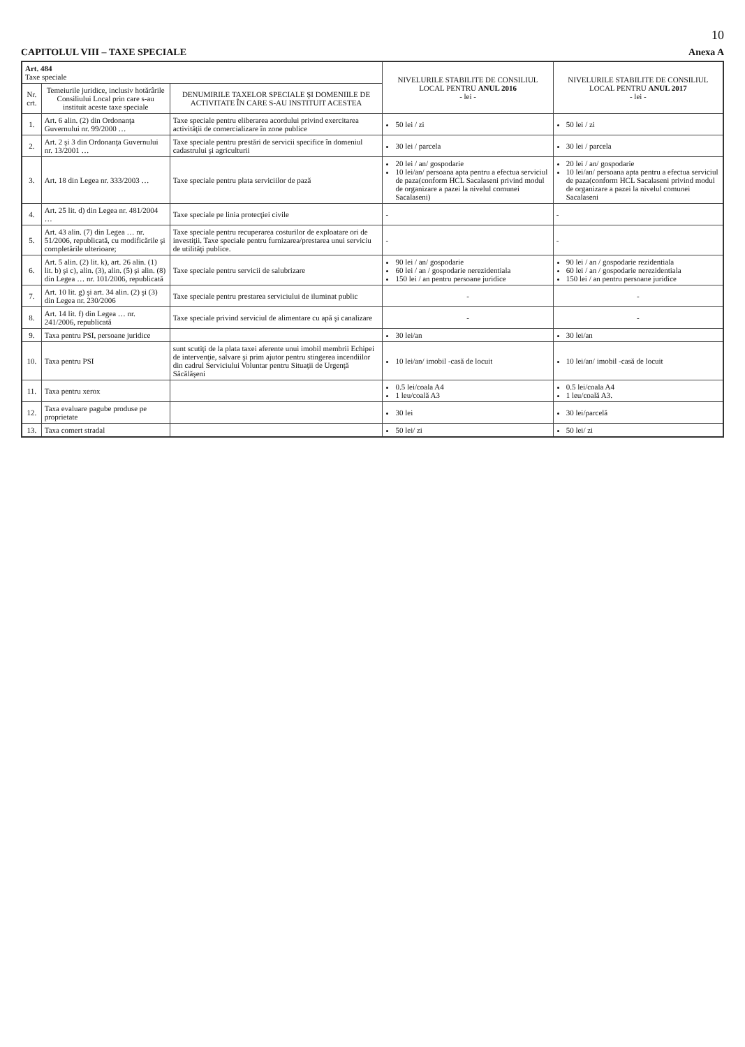10
CAPITOLUL VIII – TAXE SPECIALE Anexa A
| Art. 484 Taxe speciale | | | NIVELURILE STABILITE DE CONSILIUL LOCAL PENTRU ANUL 2016 - lei - | NIVELURILE STABILITE DE CONSILIUL LOCAL PENTRU ANUL 2017 - lei - |
| Nr. crt. | Temeiurile juridice, inclusiv hotărârile Consiliului Local prin care s-au instituit aceste taxe speciale | DENUMIRILE TAXELOR SPECIALE ŞI DOMENIILE DE ACTIVITATE ÎN CARE S-AU INSTITUIT ACESTEA | | |
| 1. | Art. 6 alin. (2) din Ordonanţa Guvernului nr. 99/2000 … | Taxe speciale pentru eliberarea acordului privind exercitarea activităţii de comercializare în zone publice | 50 lei / zi | 50 lei / zi |
| 2. | Art. 2 şi 3 din Ordonanţa Guvernului nr. 13/2001 … | Taxe speciale pentru prestări de servicii specifice în domeniul cadastrului şi agriculturii | 30 lei / parcela | 30 lei / parcela |
| 3. | Art. 18 din Legea nr. 333/2003 … | Taxe speciale pentru plata serviciilor de pază | 20 lei / an/ gospodarie 10 lei/an/ persoana apta pentru a efectua serviciul de paza(conform HCL Sacalaseni privind modul de organizare a pazei la nivelul comunei Sacalaseni) | 20 lei / an/ gospodarie 10 lei/an/ persoana apta pentru a efectua serviciul de paza(conform HCL Sacalaseni privind modul de organizare a pazei la nivelul comunei Sacalaseni |
| 4. | Art. 25 lit. d) din Legea nr. 481/2004 … | Taxe speciale pe linia protecţiei civile | - | - |
| 5. | Art. 43 alin. (7) din Legea … nr. 51/2006, republicată, cu modificările şi completările ulterioare; | Taxe speciale pentru recuperarea costurilor de exploatare ori de investiţii. Taxe speciale pentru furnizarea/prestarea unui serviciu de utilităţi publice. | - | - |
| 6. | Art. 5 alin. (2) lit. k), art. 26 alin. (1) lit. b) şi c), alin. (3), alin. (5) şi alin. (8) din Legea … nr. 101/2006, republicată | Taxe speciale pentru servicii de salubrizare | 90 lei / an/ gospodarie 60 lei / an / gospodarie nerezidentiala 150 lei / an pentru persoane juridice | 90 lei / an / gospodarie rezidentiala 60 lei / an / gospodarie nerezidentiala 150 lei / an pentru persoane juridice |
| 7. | Art. 10 lit. g) şi art. 34 alin. (2) şi (3) din Legea nr. 230/2006 | Taxe speciale pentru prestarea serviciului de iluminat public | - | - |
| 8. | Art. 14 lit. f) din Legea … nr. 241/2006, republicată | Taxe speciale privind serviciul de alimentare cu apă şi canalizare | - | - |
| 9. | Taxa pentru PSI, persoane juridice | | 30 lei/an | 30 lei/an |
| 10. | Taxa pentru PSI | sunt scutiţi de la plata taxei aferente unui imobil membrii Echipei de intervenţie, salvare şi prim ajutor pentru stingerea incendiilor din cadrul Serviciului Voluntar pentru Situaţii de Urgenţă Săcălăşeni | 10 lei/an/ imobil -casă de locuit | 10 lei/an/ imobil -casă de locuit |
| 11. | Taxa pentru xerox | | 0.5 lei/coala A4 1 leu/coală A3 | 0.5 lei/coala A4 1 leu/coală A3. |
| 12. | Taxa evaluare pagube produse pe proprietate | | 30 lei | 30 lei/parcelă |
| 13. | Taxa comert stradal | | 50 lei/ zi | 50 lei/ zi |